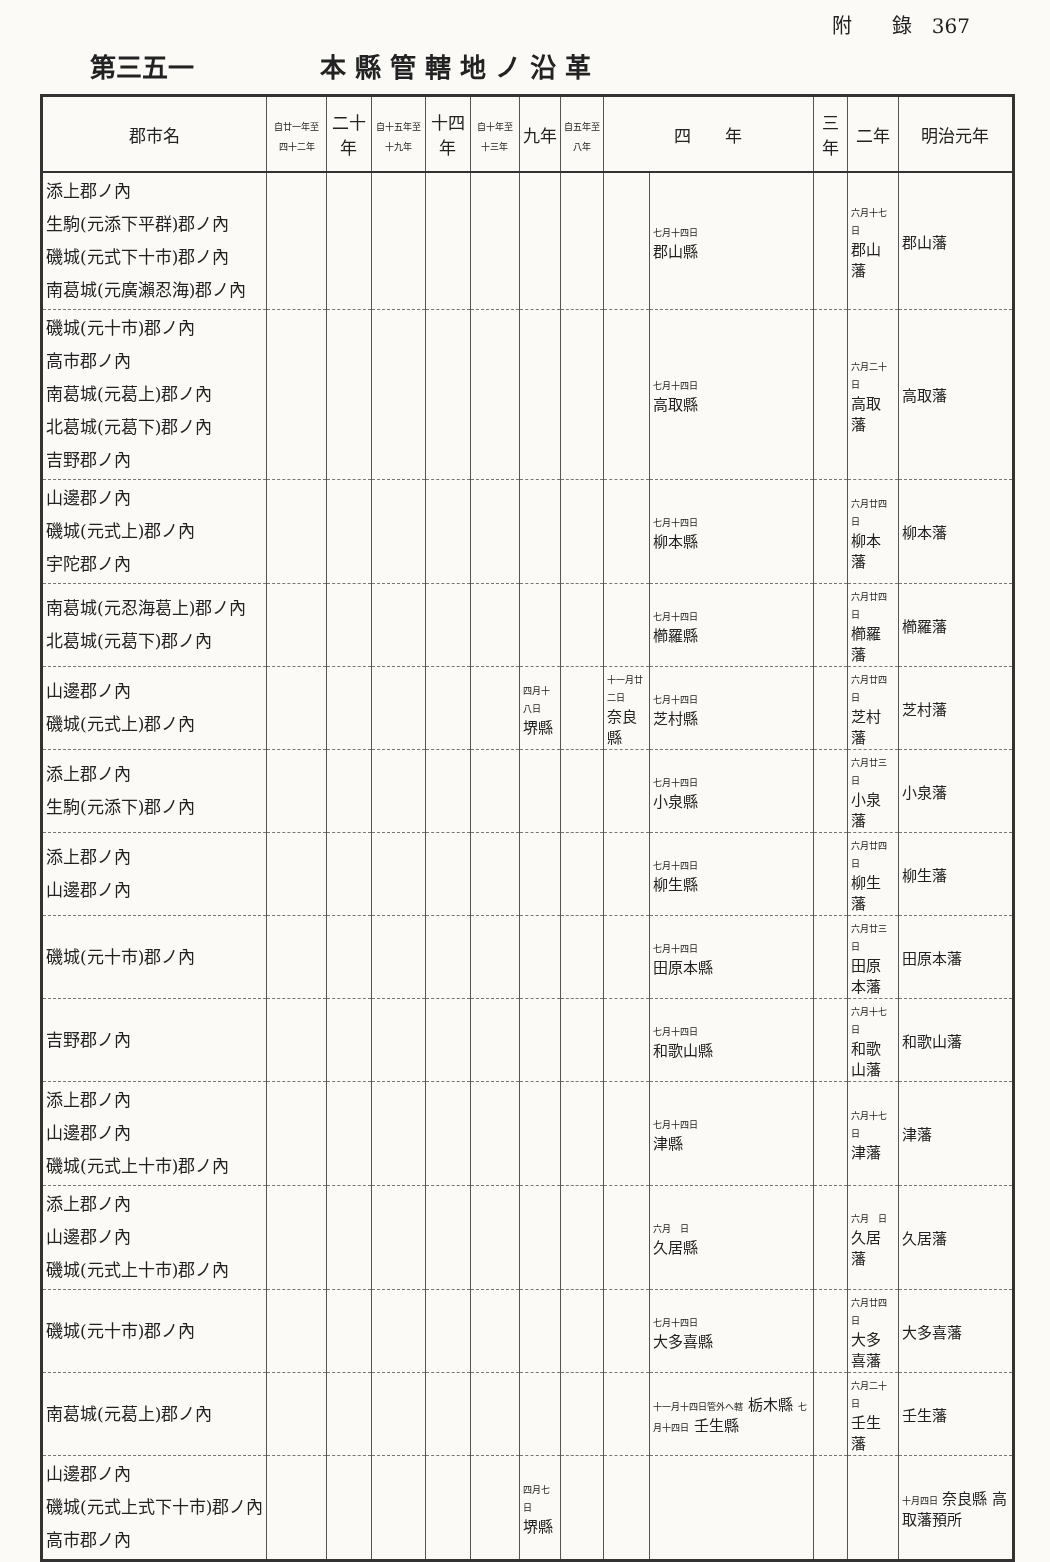附　　錄　367
第三五一 本 縣 管 轄 地 ノ 沿 革
| 郡市名 | 自廿一年至四十二年 | 二十年 | 自十五年至十九年 | 十四年 | 自十年至十三年 | 九年 | 自五年至八年 | 四 年 | | 三年 | 二年 | 明治元年 |
| --- | --- | --- | --- | --- | --- | --- | --- | --- | --- | --- | --- | --- |
| 添上郡ノ內 生駒(元添下平群)郡ノ內 磯城(元式下十市)郡ノ內 南葛城(元廣瀨忍海)郡ノ內 | | | | | | | | | 七月十四日 郡山縣 | | 六月十七日 郡山藩 | 郡山藩 |
| 磯城(元十市)郡ノ內 高市郡ノ內 南葛城(元葛上)郡ノ內 北葛城(元葛下)郡ノ內 吉野郡ノ內 | | | | | | | | | 七月十四日 高取縣 | | 六月二十日 高取藩 | 高取藩 |
| 山邊郡ノ內 磯城(元式上)郡ノ內 宇陀郡ノ內 | | | | | | | | | 七月十四日 柳本縣 | | 六月廿四日 柳本藩 | 柳本藩 |
| 南葛城(元忍海葛上)郡ノ內 北葛城(元葛下)郡ノ內 | | | | | | | | | 七月十四日 櫛羅縣 | | 六月廿四日 櫛羅藩 | 櫛羅藩 |
| 山邊郡ノ內 磯城(元式上)郡ノ內 | | | | | | 四月十八日 堺縣 | | 十一月廿二日 奈良縣 | 七月十四日 芝村縣 | | 六月廿四日 芝村藩 | 芝村藩 |
| 添上郡ノ內 生駒(元添下)郡ノ內 | | | | | | | | | 七月十四日 小泉縣 | | 六月廿三日 小泉藩 | 小泉藩 |
| 添上郡ノ內 山邊郡ノ內 | | | | | | | | | 七月十四日 柳生縣 | | 六月廿四日 柳生藩 | 柳生藩 |
| 磯城(元十市)郡ノ內 | | | | | | | | | 七月十四日 田原本縣 | | 六月廿三日 田原本藩 | 田原本藩 |
| 吉野郡ノ內 | | | | | | | | | 七月十四日 和歌山縣 | | 六月十七日 和歌山藩 | 和歌山藩 |
| 添上郡ノ內 山邊郡ノ內 磯城(元式上十市)郡ノ內 | | | | | | | | | 七月十四日 津縣 | | 六月十七日 津藩 | 津藩 |
| 添上郡ノ內 山邊郡ノ內 磯城(元式上十市)郡ノ內 | | | | | | | | | 六月 日 久居縣 | | 六月 日 久居藩 | 久居藩 |
| 磯城(元十市)郡ノ內 | | | | | | | | | 七月十四日 大多喜縣 | | 六月廿四日 大多喜藩 | 大多喜藩 |
| 南葛城(元葛上)郡ノ內 | | | | | | | | | 十一月十四日管外ヘ轄 栃木縣 七月十四日 壬生縣 | | 六月二十日 壬生藩 | 壬生藩 |
| 山邊郡ノ內 磯城(元式上式下十市)郡ノ內 高市郡ノ內 | | | | | | 四月七日 堺縣 | | | | | | 十月四日 奈良縣 高取藩預所 |